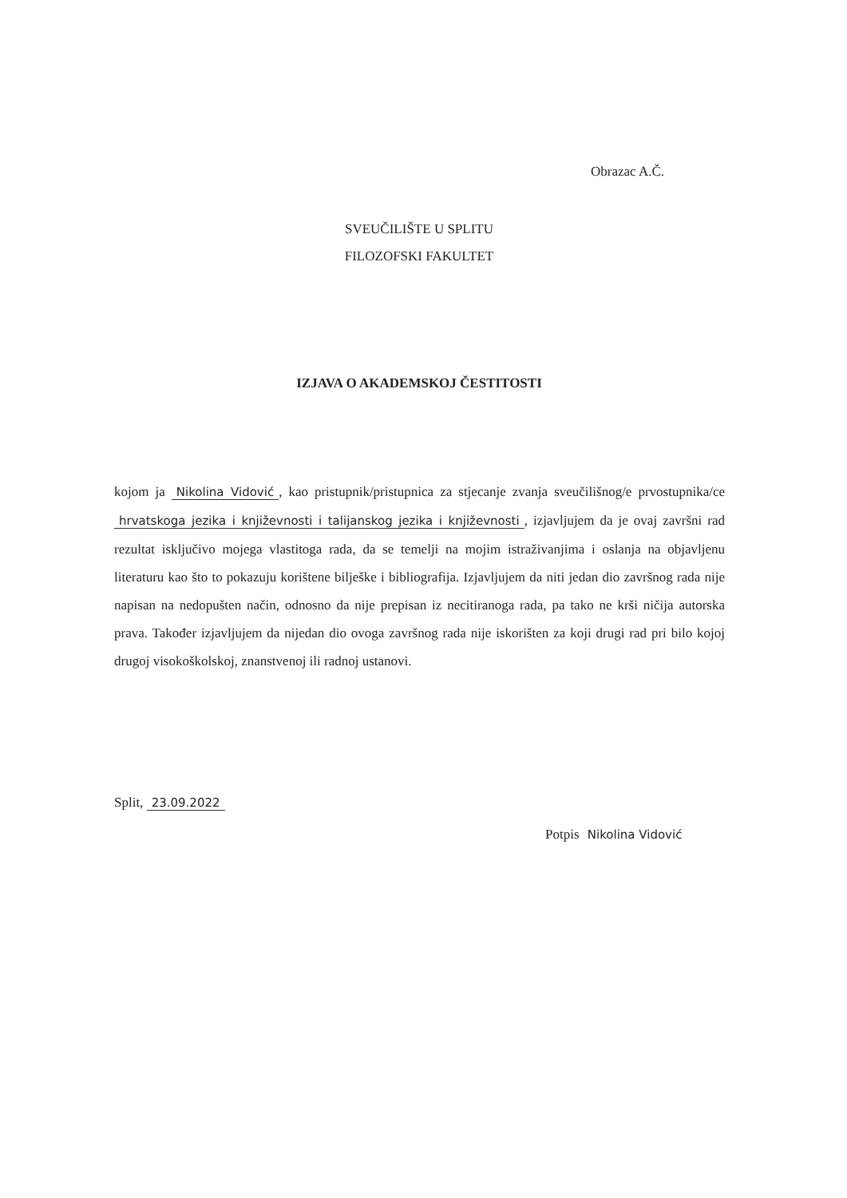Obrazac A.Č.
SVEUČILIŠTE U SPLITU
FILOZOFSKI FAKULTET
IZJAVA O AKADEMSKOJ ČESTITOSTI
kojom ja Nikolina Vidović, kao pristupnik/pristupnica za stjecanje zvanja sveučilišnog/e prvostupnika/ce hrvatskoga jezika i književnosti i talijanskog jezika i književnosti, izjavljujem da je ovaj završni rad rezultat isključivo mojega vlastitoga rada, da se temelji na mojim istraživanjima i oslanja na objavljenu literaturu kao što to pokazuju korištene bilješke i bibliografija. Izjavljujem da niti jedan dio završnog rada nije napisan na nedopušten način, odnosno da nije prepisan iz necitiranoga rada, pa tako ne krši ničija autorska prava. Također izjavljujem da nijedan dio ovoga završnog rada nije iskorišten za koji drugi rad pri bilo kojoj drugoj visokoškolskoj, znanstvenoj ili radnoj ustanovi.
Split, 23.09.2022
Potpis Nikolina Vidović